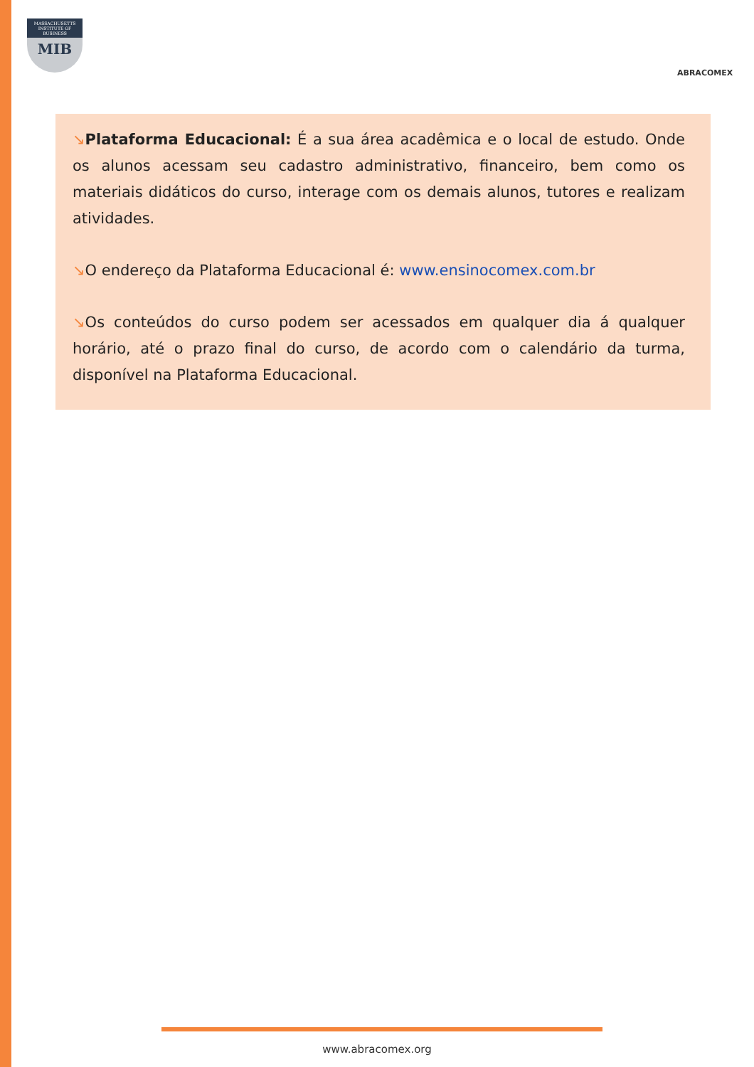MASSACHUSETTS
INSTITUTE OF BUSINESS
MIB
ABRACOMEX
↘Plataforma Educacional: É a sua área acadêmica e o local de estudo. Onde os alunos acessam seu cadastro administrativo, financeiro, bem como os materiais didáticos do curso, interage com os demais alunos, tutores e realizam atividades.
↘O endereço da Plataforma Educacional é: www.ensinocomex.com.br
↘Os conteúdos do curso podem ser acessados em qualquer dia á qualquer horário, até o prazo final do curso, de acordo com o calendário da turma, disponível na Plataforma Educacional.
www.abracomex.org